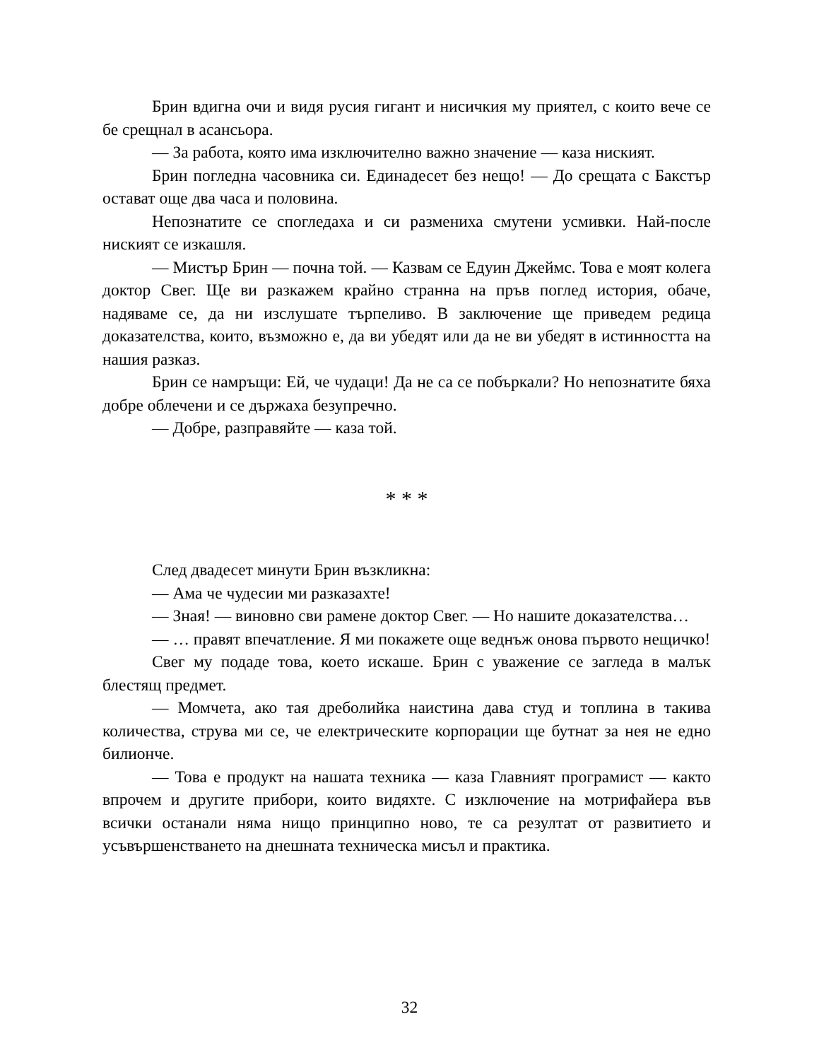Брин вдигна очи и видя русия гигант и нисичкия му приятел, с които вече се бе срещнал в асансьора.
— За работа, която има изключително важно значение — каза ниският.
Брин погледна часовника си. Единадесет без нещо! — До срещата с Бакстър остават още два часа и половина.
Непознатите се спогледаха и си размениха смутени усмивки. Най-после ниският се изкашля.
— Мистър Брин — почна той. — Казвам се Едуин Джеймс. Това е моят колега доктор Свег. Ще ви разкажем крайно странна на пръв поглед история, обаче, надяваме се, да ни изслушате търпеливо. В заключение ще приведем редица доказателства, които, възможно е, да ви убедят или да не ви убедят в истинността на нашия разказ.
Брин се намръщи: Ей, че чудаци! Да не са се побъркали? Но непознатите бяха добре облечени и се държаха безупречно.
— Добре, разправяйте — каза той.
* * *
След двадесет минути Брин възкликна:
— Ама че чудесии ми разказахте!
— Зная! — виновно сви рамене доктор Свег. — Но нашите доказателства…
— … правят впечатление. Я ми покажете още веднъж онова първото нещичко!
Свег му подаде това, което искаше. Брин с уважение се загледа в малък блестящ предмет.
— Момчета, ако тая дреболийка наистина дава студ и топлина в такива количества, струва ми се, че електрическите корпорации ще бутнат за нея не едно билионче.
— Това е продукт на нашата техника — каза Главният програмист — както впрочем и другите прибори, които видяхте. С изключение на мотрифайера във всички останали няма нищо принципно ново, те са резултат от развитието и усъвършенстването на днешната техническа мисъл и практика.
32